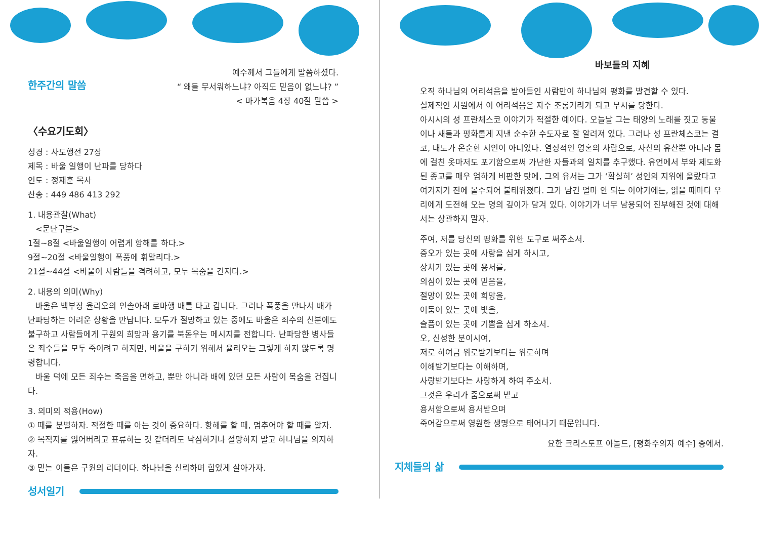한주간의 말씀
예수께서 그들에게 말씀하셨다.
“ 왜들 무서워하느냐? 아직도 믿음이 없느냐? ”
< 마가복음 4장 40절 말씀 >
〈수요기도회〉
성경 : 사도행전 27장
제목 : 바울 일행이 난파를 당하다
인도 : 정재훈 목사
찬송 : 449 486 413 292
1. 내용관찰(What)
<문단구분>
1절~8절 <바울일행이 어렵게 항해를 하다.>
9절~20절 <바울일행이 폭풍에 휘말리다.>
21절~44절 <바울이 사람들을 격려하고, 모두 목숨을 건지다.>
2. 내용의 의미(Why)
바울은 백부장 율리오의 인솔아래 로마행 배를 타고 갑니다. 그러나 폭풍을 만나서 배가 난파당하는 어려운 상황을 만납니다. 모두가 절망하고 있는 중에도 바울은 죄수의 신분에도 불구하고 사람들에게 구원의 희망과 용기를 북돋우는 메시지를 전합니다. 난파당한 병사들은 죄수들을 모두 죽이려고 하지만, 바울을 구하기 위해서 율리오는 그렇게 하지 않도록 명령합니다.
바울 덕에 모든 죄수는 죽음을 면하고, 뿐만 아니라 배에 있던 모든 사람이 목숨을 건집니다.
3. 의미의 적용(How)
① 때를 분별하자. 적절한 때를 아는 것이 중요하다. 항해를 할 때, 멈추어야 할 때를 알자.
② 목적지를 잃어버리고 표류하는 것 같더라도 낙심하거나 절망하지 말고 하나님을 의지하자.
③ 믿는 이들은 구원의 리더이다. 하나님을 신뢰하며 힘있게 살아가자.
성서일기
바보들의 지혜
오직 하나님의 어리석음을 받아들인 사람만이 하나님의 평화를 발견할 수 있다.
실제적인 차원에서 이 어리석음은 자주 조롱거리가 되고 무시를 당한다.
아시시의 성 프란체스코 이야기가 적절한 예이다. 오늘날 그는 태양의 노래를 짓고 동물이나 새들과 평화롭게 지낸 순수한 수도자로 잘 알려져 있다. 그러나 성 프란체스코는 결코, 태도가 온순한 시인이 아니었다. 열정적인 영혼의 사람으로, 자신의 유산뿐 아니라 몸에 걸친 옷마저도 포기함으로써 가난한 자들과의 일치를 추구했다. 유언에서 부와 제도화된 종교를 매우 엄하게 비판한 탓에, 그의 유서는 그가 ‘확실히’ 성인의 지위에 올랐다고 여겨지기 전에 몰수되어 불태워졌다. 그가 남긴 얼마 안 되는 이야기에는, 읽을 때마다 우리에게 도전해 오는 영의 깊이가 담겨 있다. 이야기가 너무 남용되어 진부해진 것에 대해서는 상관하지 말자.
주여, 저를 당신의 평화를 위한 도구로 써주소서.
증오가 있는 곳에 사랑을 심게 하시고,
상처가 있는 곳에 용서를,
의심이 있는 곳에 믿음을,
절망이 있는 곳에 희망을,
어둠이 있는 곳에 빛을,
슬픔이 있는 곳에 기쁨을 심게 하소서.
오, 신성한 분이시여,
저로 하여금 위로받기보다는 위로하며
이해받기보다는 이해하며,
사랑받기보다는 사랑하게 하여 주소서.
그것은 우리가 줌으로써 받고
용서함으로써 용서받으며
죽어감으로써 영원한 생명으로 태어나기 때문입니다.
요한 크리스토프 아놀드, [평화주의자 예수] 중에서.
지체들의 삶